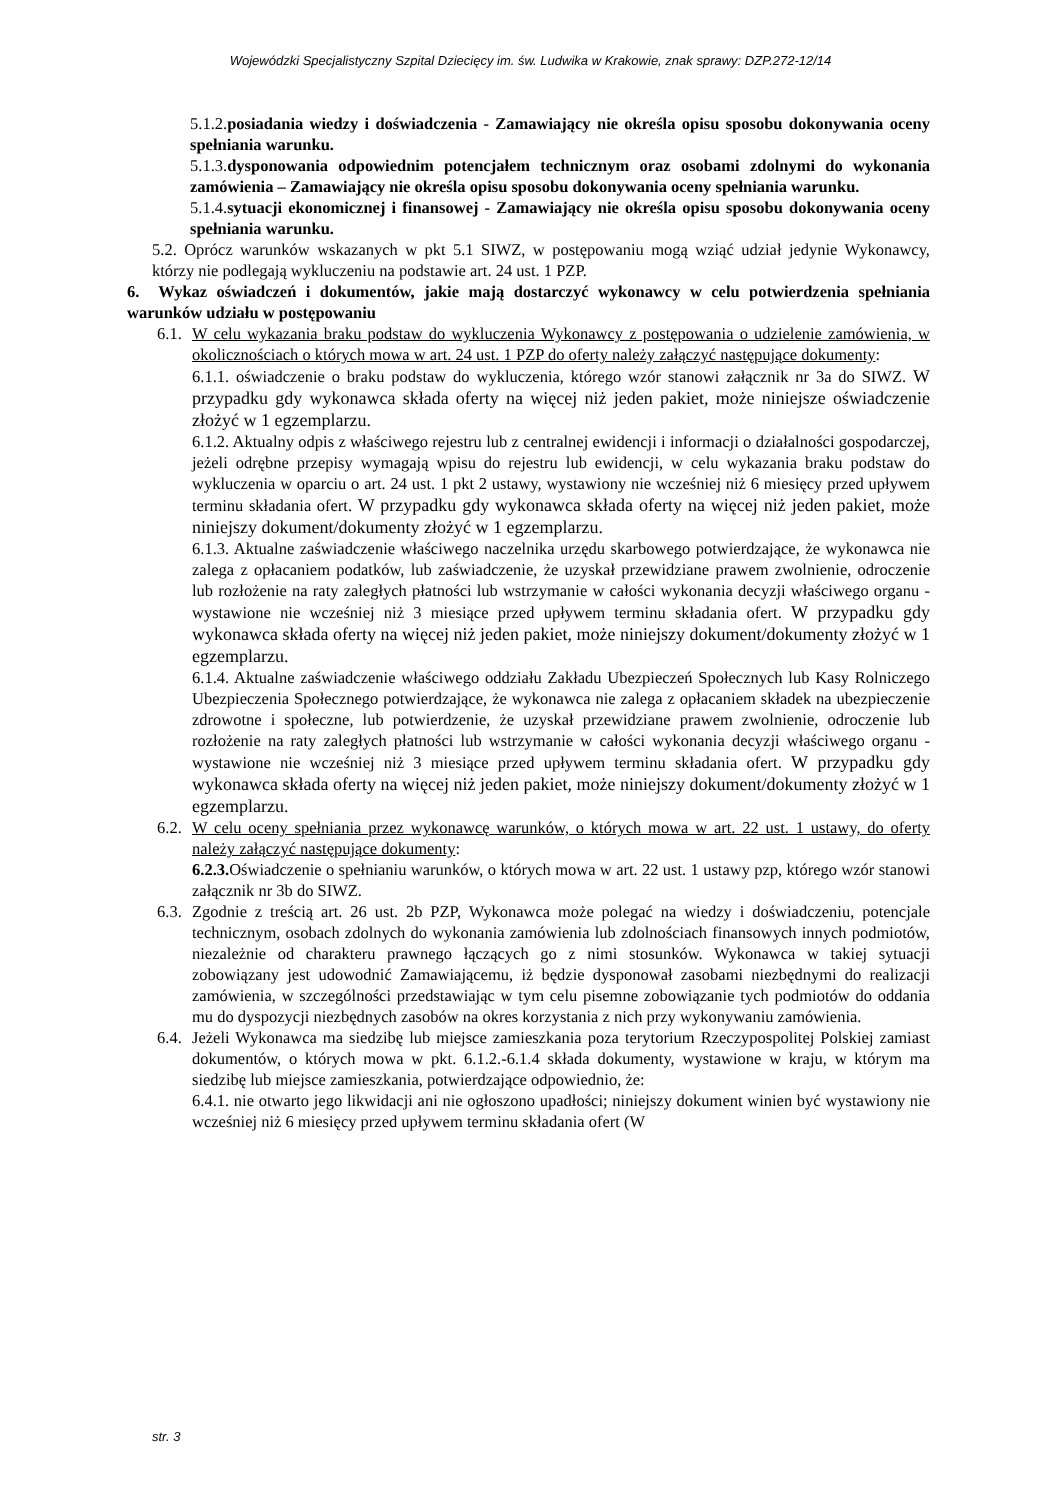Wojewódzki Specjalistyczny Szpital Dziecięcy im. św. Ludwika w Krakowie, znak sprawy: DZP.272-12/14
5.1.2.posiadania wiedzy i doświadczenia - Zamawiający nie określa opisu sposobu dokonywania oceny spełniania warunku.
5.1.3.dysponowania odpowiednim potencjałem technicznym oraz osobami zdolnymi do wykonania zamówienia – Zamawiający nie określa opisu sposobu dokonywania oceny spełniania warunku.
5.1.4.sytuacji ekonomicznej i finansowej - Zamawiający nie określa opisu sposobu dokonywania oceny spełniania warunku.
5.2. Oprócz warunków wskazanych w pkt 5.1 SIWZ, w postępowaniu mogą wziąć udział jedynie Wykonawcy, którzy nie podlegają wykluczeniu na podstawie art. 24 ust. 1 PZP.
6. Wykaz oświadczeń i dokumentów, jakie mają dostarczyć wykonawcy w celu potwierdzenia spełniania warunków udziału w postępowaniu
6.1.
W celu wykazania braku podstaw do wykluczenia Wykonawcy z postępowania o udzielenie zamówienia, w okolicznościach o których mowa w art. 24 ust. 1 PZP do oferty należy załączyć następujące dokumenty:
6.1.1. oświadczenie o braku podstaw do wykluczenia, którego wzór stanowi załącznik nr 3a do SIWZ. W przypadku gdy wykonawca składa oferty na więcej niż jeden pakiet, może niniejsze oświadczenie złożyć w 1 egzemplarzu.
6.1.2. Aktualny odpis z właściwego rejestru lub z centralnej ewidencji i informacji o działalności gospodarczej, jeżeli odrębne przepisy wymagają wpisu do rejestru lub ewidencji, w celu wykazania braku podstaw do wykluczenia w oparciu o art. 24 ust. 1 pkt 2 ustawy, wystawiony nie wcześniej niż 6 miesięcy przed upływem terminu składania ofert. W przypadku gdy wykonawca składa oferty na więcej niż jeden pakiet, może niniejszy dokument/dokumenty złożyć w 1 egzemplarzu.
6.1.3. Aktualne zaświadczenie właściwego naczelnika urzędu skarbowego potwierdzające, że wykonawca nie zalega z opłacaniem podatków, lub zaświadczenie, że uzyskał przewidziane prawem zwolnienie, odroczenie lub rozłożenie na raty zaległych płatności lub wstrzymanie w całości wykonania decyzji właściwego organu - wystawione nie wcześniej niż 3 miesiące przed upływem terminu składania ofert. W przypadku gdy wykonawca składa oferty na więcej niż jeden pakiet, może niniejszy dokument/dokumenty złożyć w 1 egzemplarzu.
6.1.4. Aktualne zaświadczenie właściwego oddziału Zakładu Ubezpieczeń Społecznych lub Kasy Rolniczego Ubezpieczenia Społecznego potwierdzające, że wykonawca nie zalega z opłacaniem składek na ubezpieczenie zdrowotne i społeczne, lub potwierdzenie, że uzyskał przewidziane prawem zwolnienie, odroczenie lub rozłożenie na raty zaległych płatności lub wstrzymanie w całości wykonania decyzji właściwego organu - wystawione nie wcześniej niż 3 miesiące przed upływem terminu składania ofert. W przypadku gdy wykonawca składa oferty na więcej niż jeden pakiet, może niniejszy dokument/dokumenty złożyć w 1 egzemplarzu.
6.2.
W celu oceny spełniania przez wykonawcę warunków, o których mowa w art. 22 ust. 1 ustawy, do oferty należy załączyć następujące dokumenty:
6.2.3. Oświadczenie o spełnianiu warunków, o których mowa w art. 22 ust. 1 ustawy pzp, którego wzór stanowi załącznik nr 3b do SIWZ.
6.3.
Zgodnie z treścią art. 26 ust. 2b PZP, Wykonawca może polegać na wiedzy i doświadczeniu, potencjale technicznym, osobach zdolnych do wykonania zamówienia lub zdolnościach finansowych innych podmiotów, niezależnie od charakteru prawnego łączących go z nimi stosunków. Wykonawca w takiej sytuacji zobowiązany jest udowodnić Zamawiającemu, iż będzie dysponował zasobami niezbędnymi do realizacji zamówienia, w szczególności przedstawiając w tym celu pisemne zobowiązanie tych podmiotów do oddania mu do dyspozycji niezbędnych zasobów na okres korzystania z nich przy wykonywaniu zamówienia.
6.4.
Jeżeli Wykonawca ma siedzibę lub miejsce zamieszkania poza terytorium Rzeczypospolitej Polskiej zamiast dokumentów, o których mowa w pkt. 6.1.2.-6.1.4 składa dokumenty, wystawione w kraju, w którym ma siedzibę lub miejsce zamieszkania, potwierdzające odpowiednio, że:
6.4.1. nie otwarto jego likwidacji ani nie ogłoszono upadłości; niniejszy dokument winien być wystawiony nie wcześniej niż 6 miesięcy przed upływem terminu składania ofert (W
str. 3